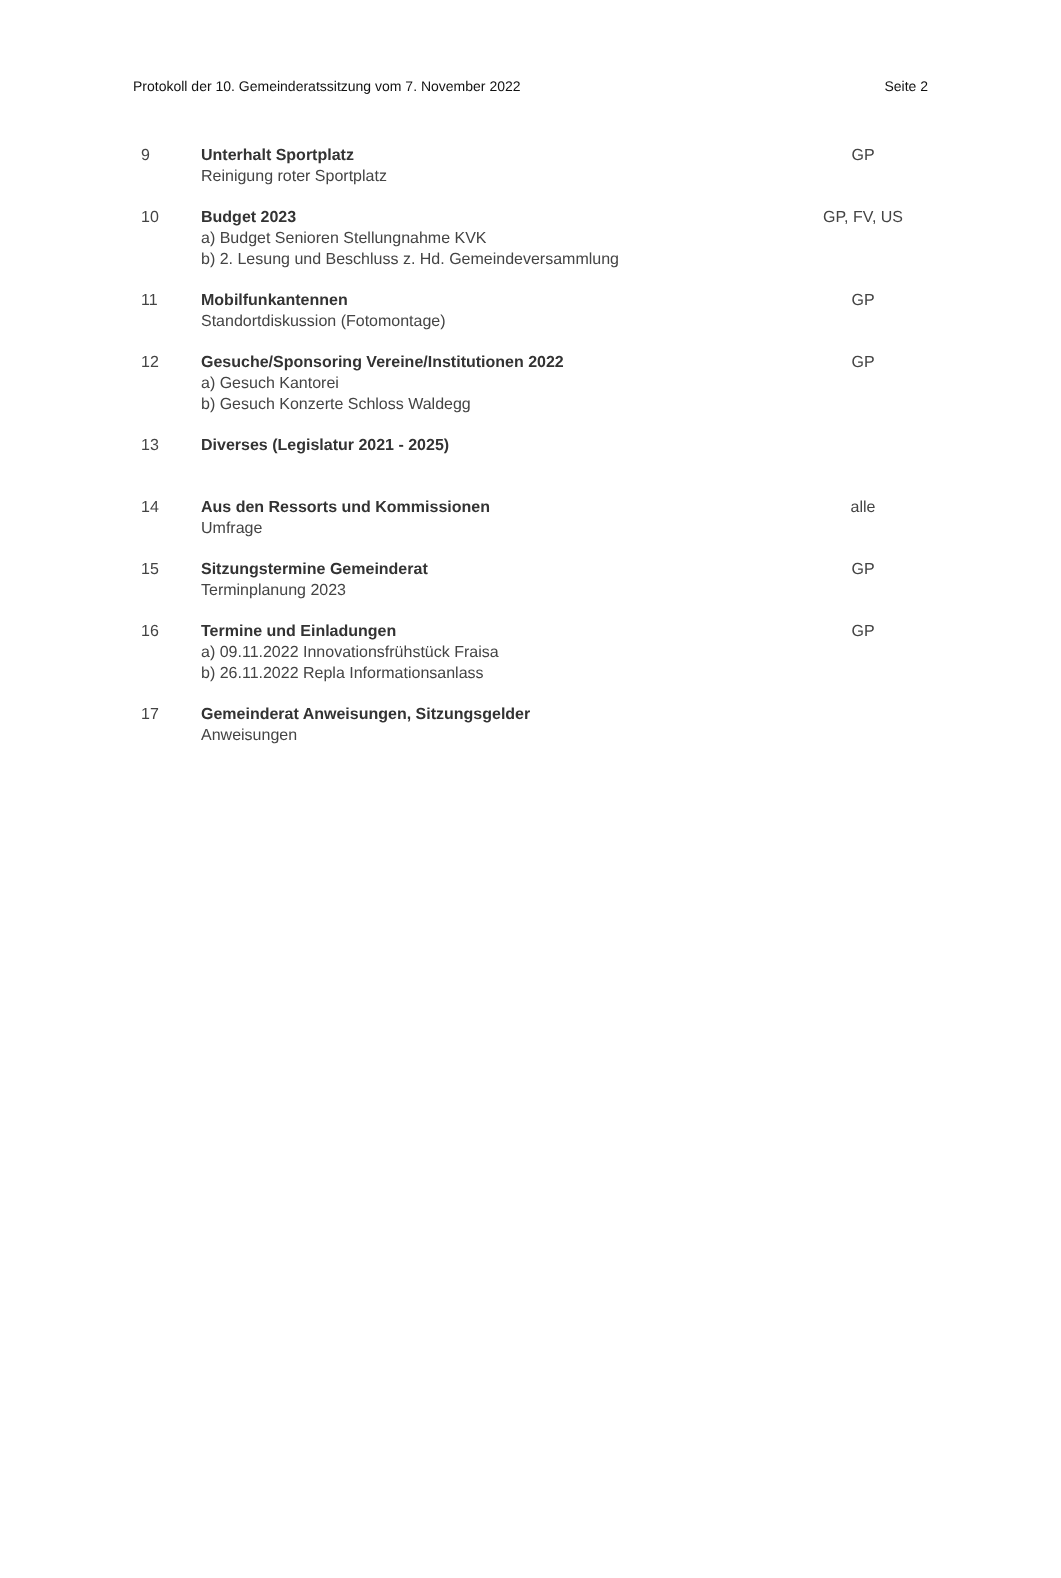Protokoll der 10. Gemeinderatssitzung vom 7. November 2022 Seite 2
| 9 | Unterhalt Sportplatz Reinigung roter Sportplatz | GP |
| 10 | Budget 2023 a) Budget Senioren Stellungnahme KVK b) 2. Lesung und Beschluss z. Hd. Gemeindeversammlung | GP, FV, US |
| 11 | Mobilfunkantennen Standortdiskussion (Fotomontage) | GP |
| 12 | Gesuche/Sponsoring Vereine/Institutionen 2022 a) Gesuch Kantorei b) Gesuch Konzerte Schloss Waldegg | GP |
| 13 | Diverses (Legislatur 2021 - 2025) | |
| 14 | Aus den Ressorts und Kommissionen Umfrage | alle |
| 15 | Sitzungstermine Gemeinderat Terminplanung 2023 | GP |
| 16 | Termine und Einladungen a) 09.11.2022 Innovationsfrühstück Fraisa b) 26.11.2022 Repla Informationsanlass | GP |
| 17 | Gemeinderat Anweisungen, Sitzungsgelder Anweisungen | |